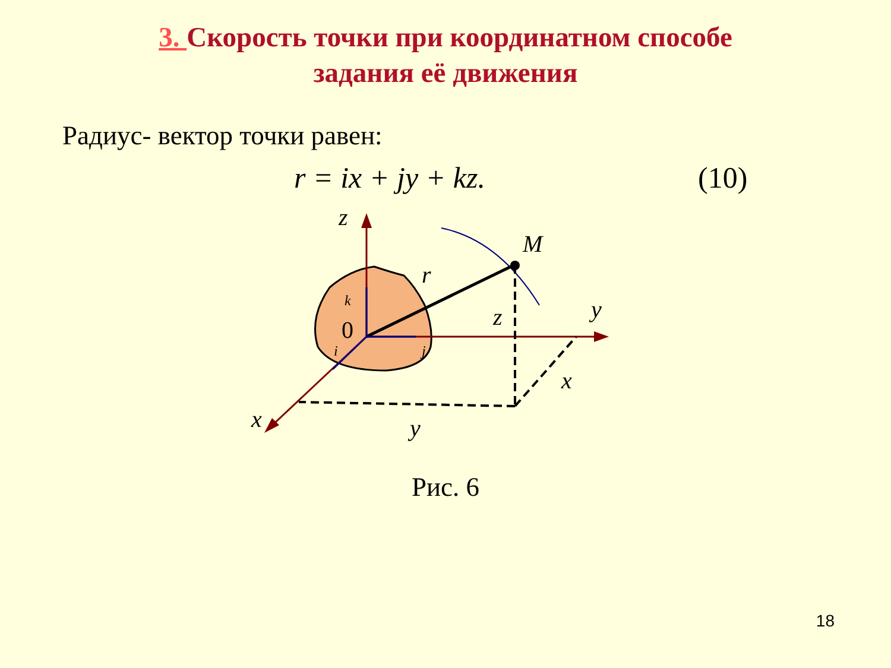3. Скорость точки при координатном способе
задания её движения
Радиус- вектор точки равен:
r = ix + jy + kz. (10)
z
M
r
k
0
i
j
z
y
x
x
y
Рис. 6
18